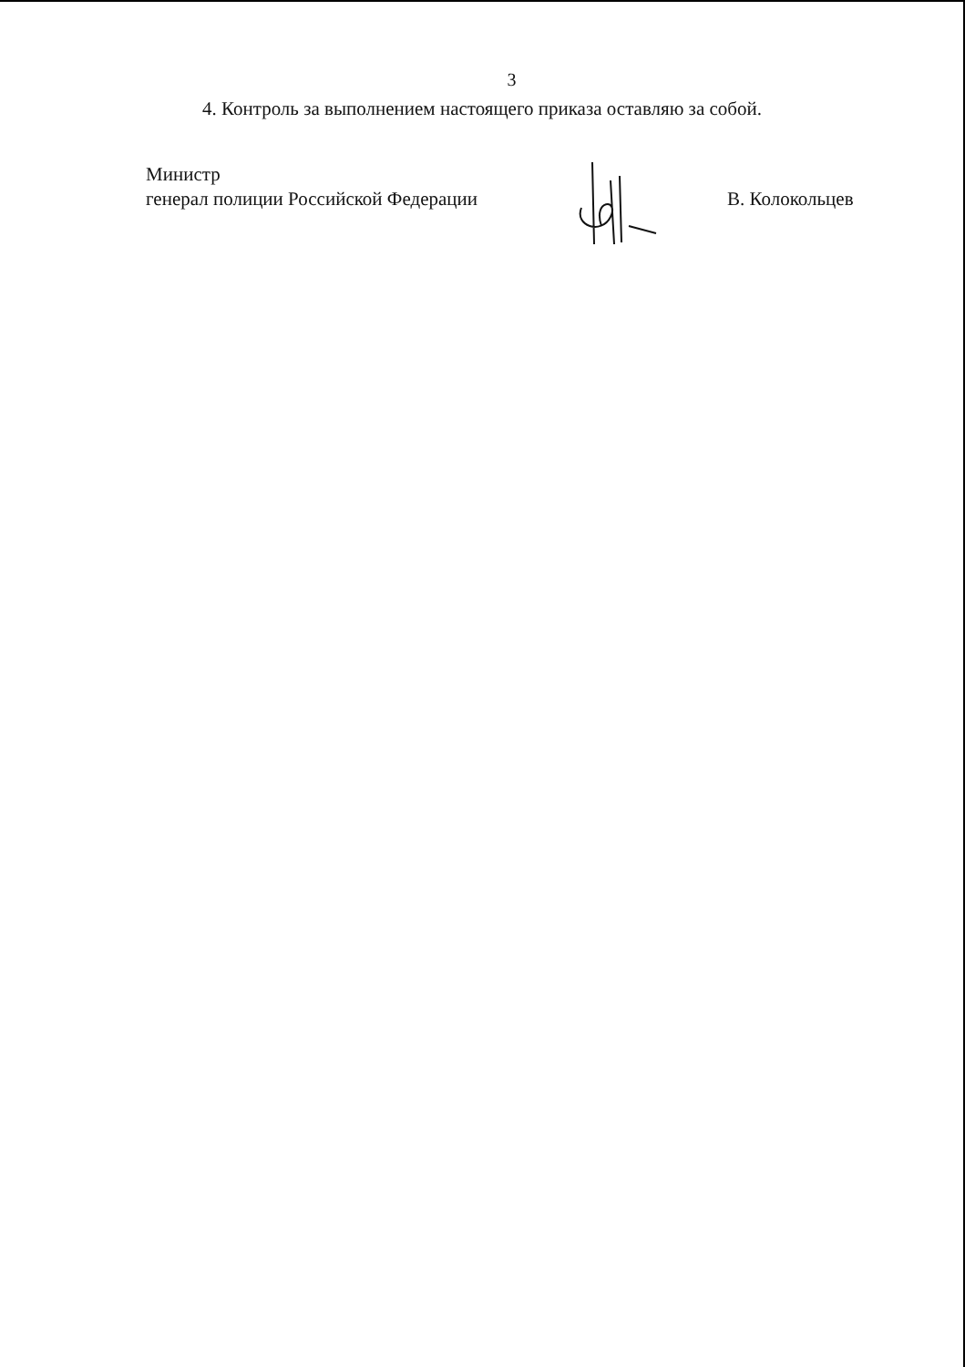3
4. Контроль за выполнением настоящего приказа оставляю за собой.
Министр
генерал полиции Российской Федерации
В. Колокольцев